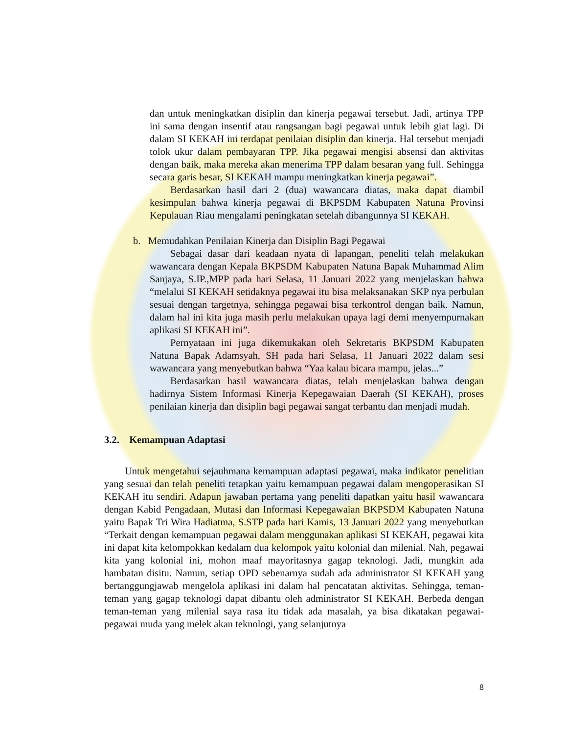dan untuk meningkatkan disiplin dan kinerja pegawai tersebut. Jadi, artinya TPP ini sama dengan insentif atau rangsangan bagi pegawai untuk lebih giat lagi. Di dalam SI KEKAH ini terdapat penilaian disiplin dan kinerja. Hal tersebut menjadi tolok ukur dalam pembayaran TPP. Jika pegawai mengisi absensi dan aktivitas dengan baik, maka mereka akan menerima TPP dalam besaran yang full. Sehingga secara garis besar, SI KEKAH mampu meningkatkan kinerja pegawai”.
Berdasarkan hasil dari 2 (dua) wawancara diatas, maka dapat diambil kesimpulan bahwa kinerja pegawai di BKPSDM Kabupaten Natuna Provinsi Kepulauan Riau mengalami peningkatan setelah dibangunnya SI KEKAH.
b. Memudahkan Penilaian Kinerja dan Disiplin Bagi Pegawai
Sebagai dasar dari keadaan nyata di lapangan, peneliti telah melakukan wawancara dengan Kepala BKPSDM Kabupaten Natuna Bapak Muhammad Alim Sanjaya, S.IP.,MPP pada hari Selasa, 11 Januari 2022 yang menjelaskan bahwa “melalui SI KEKAH setidaknya pegawai itu bisa melaksanakan SKP nya perbulan sesuai dengan targetnya, sehingga pegawai bisa terkontrol dengan baik. Namun, dalam hal ini kita juga masih perlu melakukan upaya lagi demi menyempurnakan aplikasi SI KEKAH ini”.
Pernyataan ini juga dikemukakan oleh Sekretaris BKPSDM Kabupaten Natuna Bapak Adamsyah, SH pada hari Selasa, 11 Januari 2022 dalam sesi wawancara yang menyebutkan bahwa “Yaa kalau bicara mampu, jelas...”
Berdasarkan hasil wawancara diatas, telah menjelaskan bahwa dengan hadirnya Sistem Informasi Kinerja Kepegawaian Daerah (SI KEKAH), proses penilaian kinerja dan disiplin bagi pegawai sangat terbantu dan menjadi mudah.
3.2. Kemampuan Adaptasi
Untuk mengetahui sejauhmana kemampuan adaptasi pegawai, maka indikator penelitian yang sesuai dan telah peneliti tetapkan yaitu kemampuan pegawai dalam mengoperasikan SI KEKAH itu sendiri. Adapun jawaban pertama yang peneliti dapatkan yaitu hasil wawancara dengan Kabid Pengadaan, Mutasi dan Informasi Kepegawaian BKPSDM Kabupaten Natuna yaitu Bapak Tri Wira Hadiatma, S.STP pada hari Kamis, 13 Januari 2022 yang menyebutkan “Terkait dengan kemampuan pegawai dalam menggunakan aplikasi SI KEKAH, pegawai kita ini dapat kita kelompokkan kedalam dua kelompok yaitu kolonial dan milenial. Nah, pegawai kita yang kolonial ini, mohon maaf mayoritasnya gagap teknologi. Jadi, mungkin ada hambatan disitu. Namun, setiap OPD sebenarnya sudah ada administrator SI KEKAH yang bertanggungjawab mengelola aplikasi ini dalam hal pencatatan aktivitas. Sehingga, teman-teman yang gagap teknologi dapat dibantu oleh administrator SI KEKAH. Berbeda dengan teman-teman yang milenial saya rasa itu tidak ada masalah, ya bisa dikatakan pegawai-pegawai muda yang melek akan teknologi, yang selanjutnya
8